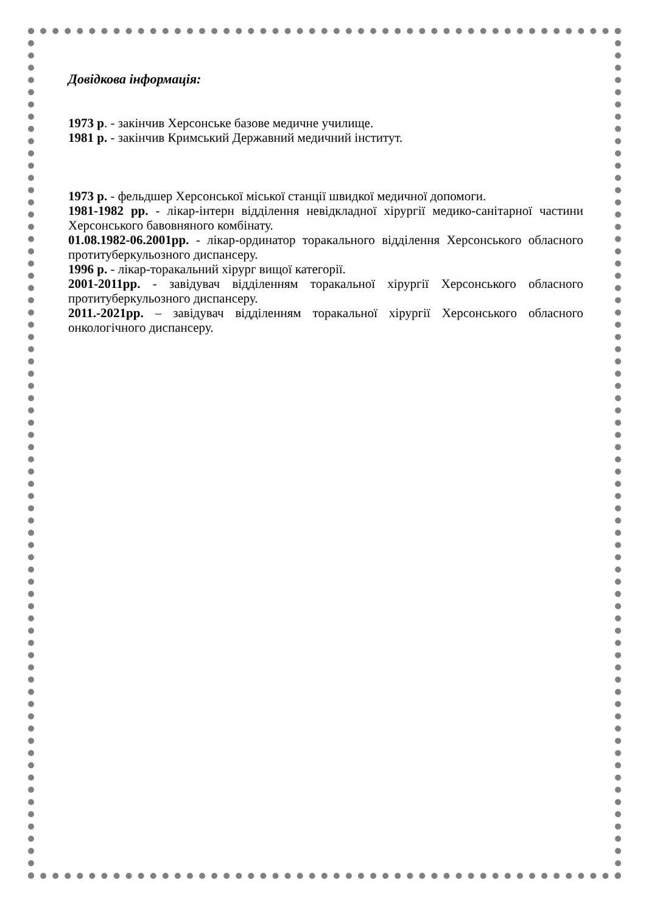Довідкова інформація:
1973 р. - закінчив Херсонське базове медичне училище.
1981 р. - закінчив Кримський Державний медичний інститут.
1973 р. - фельдшер Херсонської міської станції швидкої медичної допомоги.
1981-1982 рр. - лікар-інтерн відділення невідкладної хірургії медико-санітарної частини Херсонського бавовняного комбінату.
01.08.1982-06.2001рр. - лікар-ординатор торакального відділення Херсонського обласного протитуберкульозного диспансеру.
1996 р. - лікар-торакальний хірург вищої категорії.
2001-2011рр. - завідувач відділенням торакальної хірургії Херсонського обласного протитуберкульозного диспансеру.
2011.-2021рр. – завідувач відділенням торакальної хірургії Херсонського обласного онкологічного диспансеру.